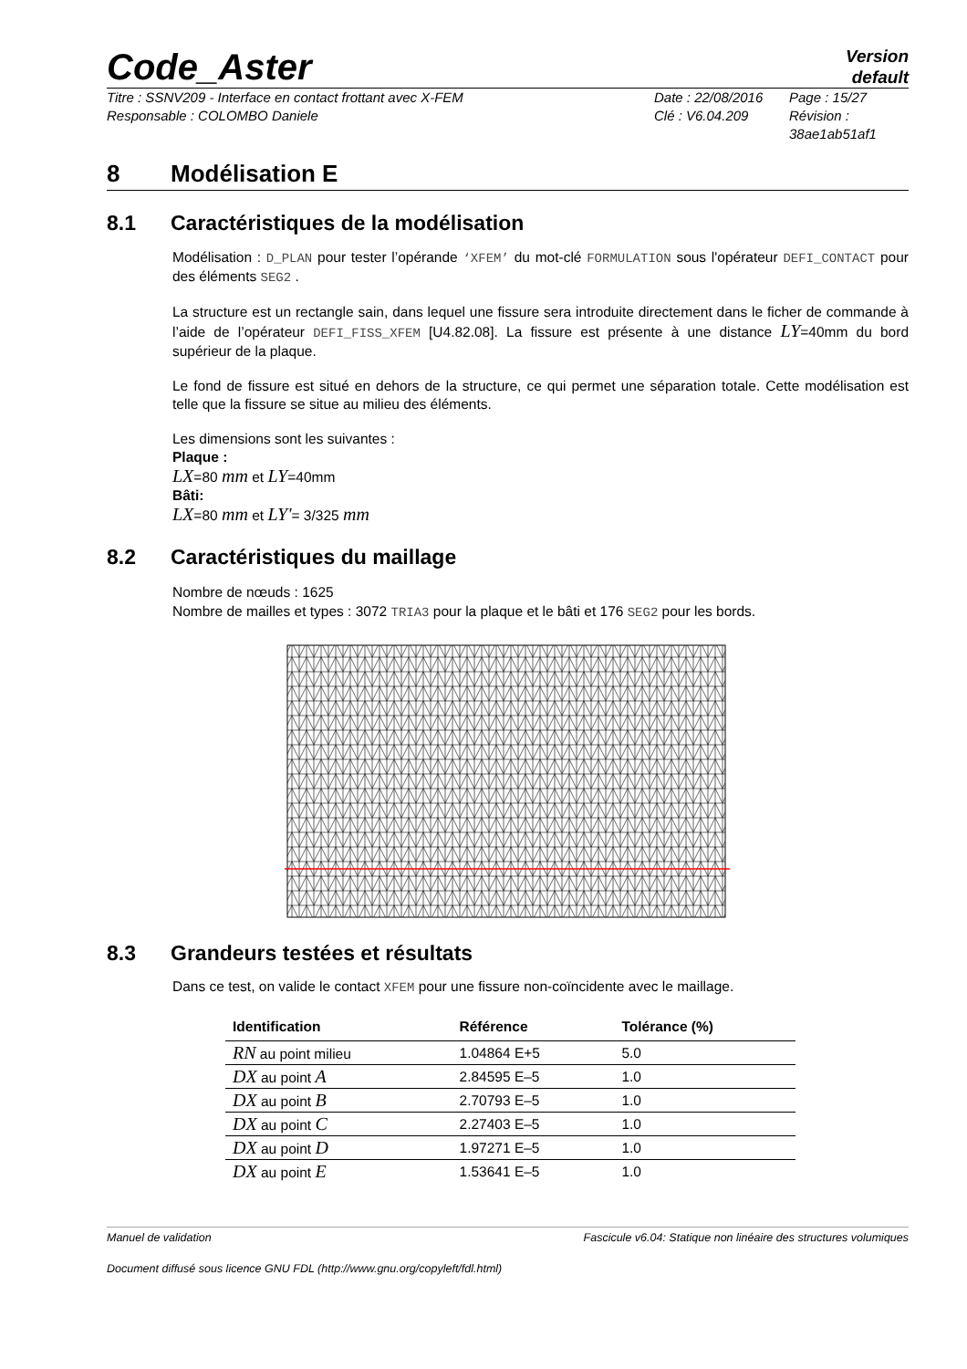Code_Aster
Version
default
Titre : SSNV209 - Interface en contact frottant avec X-FEM
Responsable : COLOMBO Daniele
Date : 22/08/2016
Clé : V6.04.209
Page : 15/27
Révision :
38ae1ab51af1
8 Modélisation E
8.1 Caractéristiques de la modélisation
Modélisation : D_PLAN pour tester l’opérande ‘XFEM’ du mot-clé FORMULATION sous l'opérateur DEFI_CONTACT pour des éléments SEG2 .
La structure est un rectangle sain, dans lequel une fissure sera introduite directement dans le ficher de commande à l’aide de l’opérateur DEFI_FISS_XFEM [U4.82.08]. La fissure est présente à une distance LY=40mm du bord supérieur de la plaque.
Le fond de fissure est situé en dehors de la structure, ce qui permet une séparation totale. Cette modélisation est telle que la fissure se situe au milieu des éléments.
Les dimensions sont les suivantes :
Plaque :
LX=80 mm et LY=40mm
Bâti:
LX=80 mm et LY'= 3/325 mm
8.2 Caractéristiques du maillage
Nombre de nœuds : 1625
Nombre de mailles et types : 3072 TRIA3 pour la plaque et le bâti et 176 SEG2 pour les bords.
8.3 Grandeurs testées et résultats
Dans ce test, on valide le contact XFEM pour une fissure non-coïncidente avec le maillage.
| Identification | Référence | Tolérance (%) |
| --- | --- | --- |
| RN au point milieu | 1.04864 E+5 | 5.0 |
| DX au point A | 2.84595 E–5 | 1.0 |
| DX au point B | 2.70793 E–5 | 1.0 |
| DX au point C | 2.27403 E–5 | 1.0 |
| DX au point D | 1.97271 E–5 | 1.0 |
| DX au point E | 1.53641 E–5 | 1.0 |
Manuel de validation Fascicule v6.04: Statique non linéaire des structures volumiques
Document diffusé sous licence GNU FDL (http://www.gnu.org/copyleft/fdl.html)